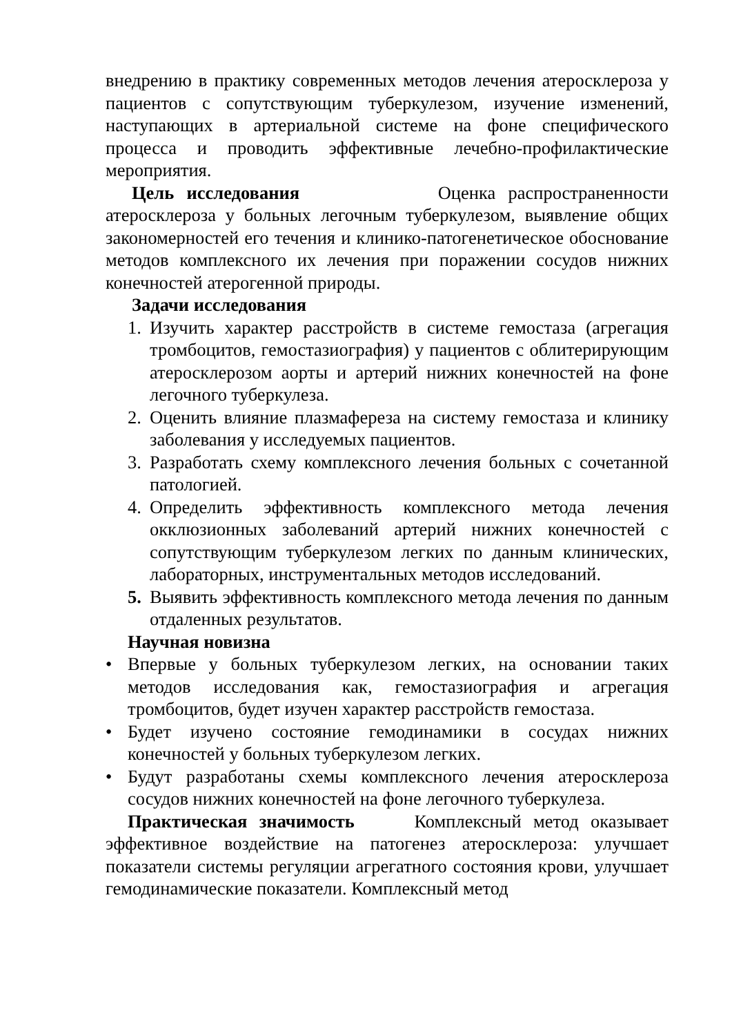внедрению в практику современных методов лечения атеросклероза у пациентов с сопутствующим туберкулезом, изучение изменений, наступающих в артериальной системе на фоне специфического процесса и проводить эффективные лечебно-профилактические мероприятия.
Цель исследования Оценка распространенности атеросклероза у больных легочным туберкулезом, выявление общих закономерностей его течения и клинико-патогенетическое обоснование методов комплексного их лечения при поражении сосудов нижних конечностей атерогенной природы.
Задачи исследования
1. Изучить характер расстройств в системе гемостаза (агрегация тромбоцитов, гемостазиография) у пациентов с облитерирующим атеросклерозом аорты и артерий нижних конечностей на фоне легочного туберкулеза.
2. Оценить влияние плазмафереза на систему гемостаза и клинику заболевания у исследуемых пациентов.
3. Разработать схему комплексного лечения больных с сочетанной патологией.
4. Определить эффективность комплексного метода лечения окклюзионных заболеваний артерий нижних конечностей с сопутствующим туберкулезом легких по данным клинических, лабораторных, инструментальных методов исследований.
5. Выявить эффективность комплексного метода лечения по данным отдаленных результатов.
Научная новизна
• Впервые у больных туберкулезом легких, на основании таких методов исследования как, гемостазиография и агрегация тромбоцитов, будет изучен характер расстройств гемостаза.
• Будет изучено состояние гемодинамики в сосудах нижних конечностей у больных туберкулезом легких.
• Будут разработаны схемы комплексного лечения атеросклероза сосудов нижних конечностей на фоне легочного туберкулеза.
Практическая значимость Комплексный метод оказывает эффективное воздействие на патогенез атеросклероза: улучшает показатели системы регуляции агрегатного состояния крови, улучшает гемодинамические показатели. Комплексный метод